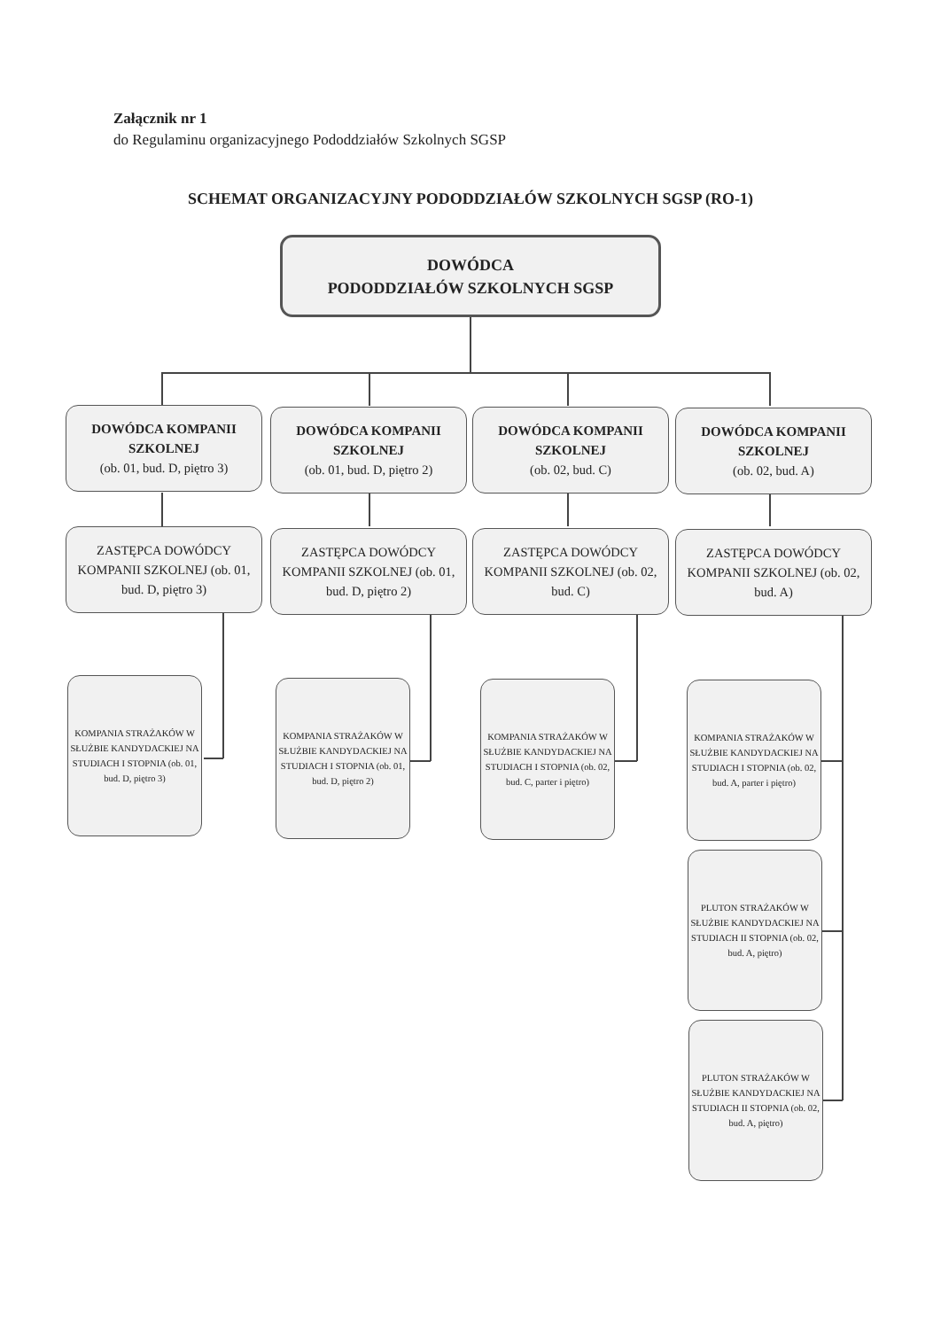Załącznik nr 1
do Regulaminu organizacyjnego Pododdziałów Szkolnych SGSP
SCHEMAT ORGANIZACYJNY PODODDZIAŁÓW SZKOLNYCH SGSP (RO-1)
DOWÓDCA
PODODDZIAŁÓW SZKOLNYCH SGSP
DOWÓDCA KOMPANII SZKOLNEJ
(ob. 01, bud. D, piętro 3)
DOWÓDCA KOMPANII SZKOLNEJ
(ob. 01, bud. D, piętro 2)
DOWÓDCA KOMPANII SZKOLNEJ
(ob. 02, bud. C)
DOWÓDCA KOMPANII SZKOLNEJ
(ob. 02, bud. A)
ZASTĘPCA DOWÓDCY KOMPANII SZKOLNEJ (ob. 01, bud. D, piętro 3)
ZASTĘPCA DOWÓDCY KOMPANII SZKOLNEJ (ob. 01, bud. D, piętro 2)
ZASTĘPCA DOWÓDCY KOMPANII SZKOLNEJ (ob. 02, bud. C)
ZASTĘPCA DOWÓDCY KOMPANII SZKOLNEJ (ob. 02, bud. A)
KOMPANIA STRAŻAKÓW W SŁUŻBIE KANDYDACKIEJ NA STUDIACH I STOPNIA (ob. 01, bud. D, piętro 3)
KOMPANIA STRAŻAKÓW W SŁUŻBIE KANDYDACKIEJ NA STUDIACH I STOPNIA (ob. 01, bud. D, piętro 2)
KOMPANIA STRAŻAKÓW W SŁUŻBIE KANDYDACKIEJ NA STUDIACH I STOPNIA (ob. 02, bud. C, parter i piętro)
KOMPANIA STRAŻAKÓW W SŁUŻBIE KANDYDACKIEJ NA STUDIACH I STOPNIA (ob. 02, bud. A, parter i piętro)
PLUTON STRAŻAKÓW W SŁUŻBIE KANDYDACKIEJ NA STUDIACH II STOPNIA (ob. 02, bud. A, piętro)
PLUTON STRAŻAKÓW W SŁUŻBIE KANDYDACKIEJ NA STUDIACH II STOPNIA (ob. 02, bud. A, piętro)